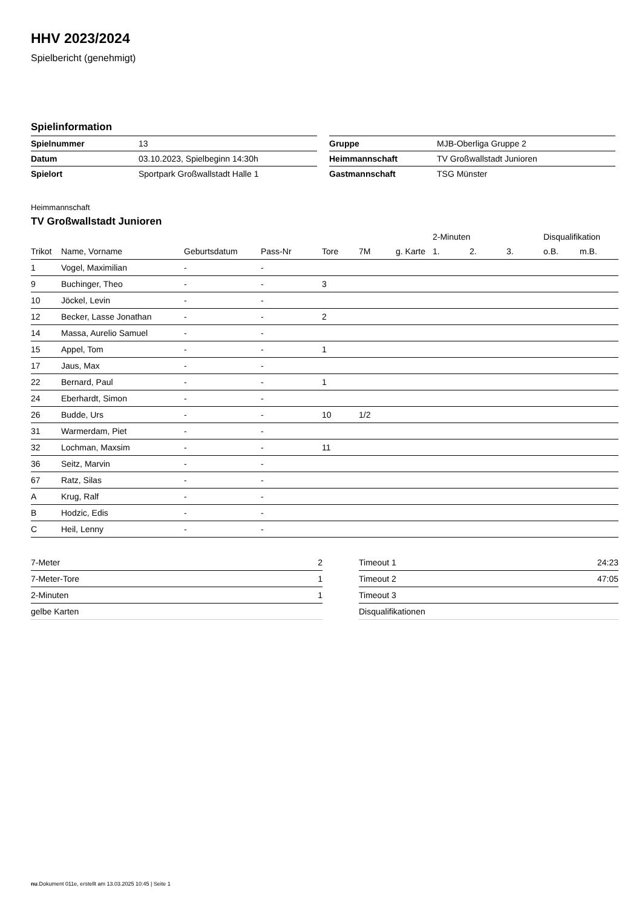HHV 2023/2024
Spielbericht (genehmigt)
Spielinformation
| Spielnummer | 13 |
| Datum | 03.10.2023, Spielbeginn 14:30h |
| Spielort | Sportpark Großwallstadt Halle 1 |
| Gruppe | MJB-Oberliga Gruppe 2 |
| Heimmannschaft | TV Großwallstadt Junioren |
| Gastmannschaft | TSG Münster |
Heimmannschaft
TV Großwallstadt Junioren
| | | | | | | | 2-Minuten | | | Disqualifikation | |
| --- | --- | --- | --- | --- | --- | --- | --- | --- | --- | --- | --- |
| Trikot | Name, Vorname | Geburtsdatum | Pass-Nr | Tore | 7M | g. Karte | 1. | 2. | 3. | o.B. | m.B. |
| 1 | Vogel, Maximilian | - | - | | | | | | | | |
| 9 | Buchinger, Theo | - | - | 3 | | | | | | | |
| 10 | Jöckel, Levin | - | - | | | | | | | | |
| 12 | Becker, Lasse Jonathan | - | - | 2 | | | | | | | |
| 14 | Massa, Aurelio Samuel | - | - | | | | | | | | |
| 15 | Appel, Tom | - | - | 1 | | | | | | | |
| 17 | Jaus, Max | - | - | | | | | | | | |
| 22 | Bernard, Paul | - | - | 1 | | | | | | | |
| 24 | Eberhardt, Simon | - | - | | | | | | | | |
| 26 | Budde, Urs | - | - | 10 | 1/2 | | | | | | |
| 31 | Warmerdam, Piet | - | - | | | | | | | | |
| 32 | Lochman, Maxsim | - | - | 11 | | | | | | | |
| 36 | Seitz, Marvin | - | - | | | | | | | | |
| 67 | Ratz, Silas | - | - | | | | | | | | |
| A | Krug, Ralf | - | - | | | | | | | | |
| B | Hodzic, Edis | - | - | | | | | | | | |
| C | Heil, Lenny | - | - | | | | | | | | |
| 7-Meter | 2 |
| 7-Meter-Tore | 1 |
| 2-Minuten | 1 |
| gelbe Karten | |
| Timeout 1 | 24:23 |
| Timeout 2 | 47:05 |
| Timeout 3 | |
| Disqualifikationen | |
nu.Dokument 011e, erstellt am 13.03.2025 10:45 | Seite 1